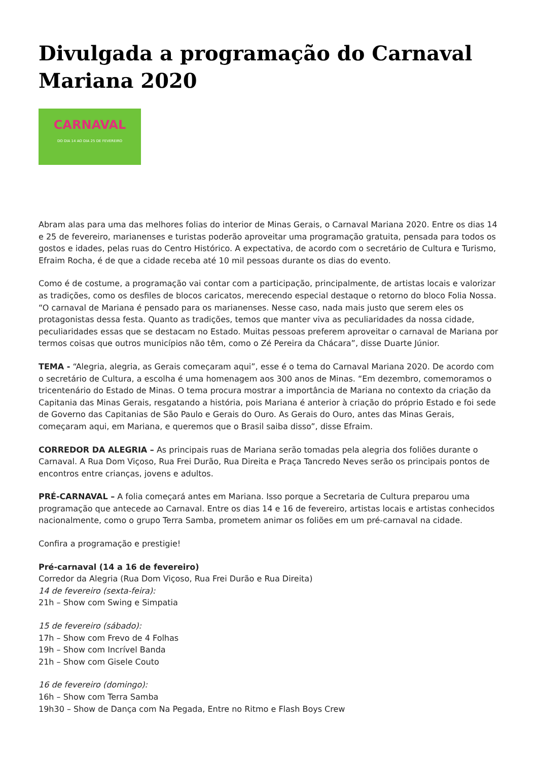Divulgada a programação do Carnaval Mariana 2020
CARNAVAL
DO DIA 14 AO DIA 25 DE FEVEREIRO
Abram alas para uma das melhores folias do interior de Minas Gerais, o Carnaval Mariana 2020. Entre os dias 14 e 25 de fevereiro, marianenses e turistas poderão aproveitar uma programação gratuita, pensada para todos os gostos e idades, pelas ruas do Centro Histórico. A expectativa, de acordo com o secretário de Cultura e Turismo, Efraim Rocha, é de que a cidade receba até 10 mil pessoas durante os dias do evento.
Como é de costume, a programação vai contar com a participação, principalmente, de artistas locais e valorizar as tradições, como os desfiles de blocos caricatos, merecendo especial destaque o retorno do bloco Folia Nossa. “O carnaval de Mariana é pensado para os marianenses. Nesse caso, nada mais justo que serem eles os protagonistas dessa festa. Quanto as tradições, temos que manter viva as peculiaridades da nossa cidade, peculiaridades essas que se destacam no Estado. Muitas pessoas preferem aproveitar o carnaval de Mariana por termos coisas que outros municípios não têm, como o Zé Pereira da Chácara”, disse Duarte Júnior.
TEMA - “Alegria, alegria, as Gerais começaram aqui”, esse é o tema do Carnaval Mariana 2020. De acordo com o secretário de Cultura, a escolha é uma homenagem aos 300 anos de Minas. “Em dezembro, comemoramos o tricentenário do Estado de Minas. O tema procura mostrar a importância de Mariana no contexto da criação da Capitania das Minas Gerais, resgatando a história, pois Mariana é anterior à criação do próprio Estado e foi sede de Governo das Capitanias de São Paulo e Gerais do Ouro. As Gerais do Ouro, antes das Minas Gerais, começaram aqui, em Mariana, e queremos que o Brasil saiba disso”, disse Efraim.
CORREDOR DA ALEGRIA – As principais ruas de Mariana serão tomadas pela alegria dos foliões durante o Carnaval. A Rua Dom Viçoso, Rua Frei Durão, Rua Direita e Praça Tancredo Neves serão os principais pontos de encontros entre crianças, jovens e adultos.
PRÉ-CARNAVAL – A folia começará antes em Mariana. Isso porque a Secretaria de Cultura preparou uma programação que antecede ao Carnaval. Entre os dias 14 e 16 de fevereiro, artistas locais e artistas conhecidos nacionalmente, como o grupo Terra Samba, prometem animar os foliões em um pré-carnaval na cidade.
Confira a programação e prestigie!
Pré-carnaval (14 a 16 de fevereiro)
Corredor da Alegria (Rua Dom Viçoso, Rua Frei Durão e Rua Direita)
14 de fevereiro (sexta-feira):
21h – Show com Swing e Simpatia
15 de fevereiro (sábado):
17h – Show com Frevo de 4 Folhas
19h – Show com Incrível Banda
21h – Show com Gisele Couto
16 de fevereiro (domingo):
16h – Show com Terra Samba
19h30 – Show de Dança com Na Pegada, Entre no Ritmo e Flash Boys Crew